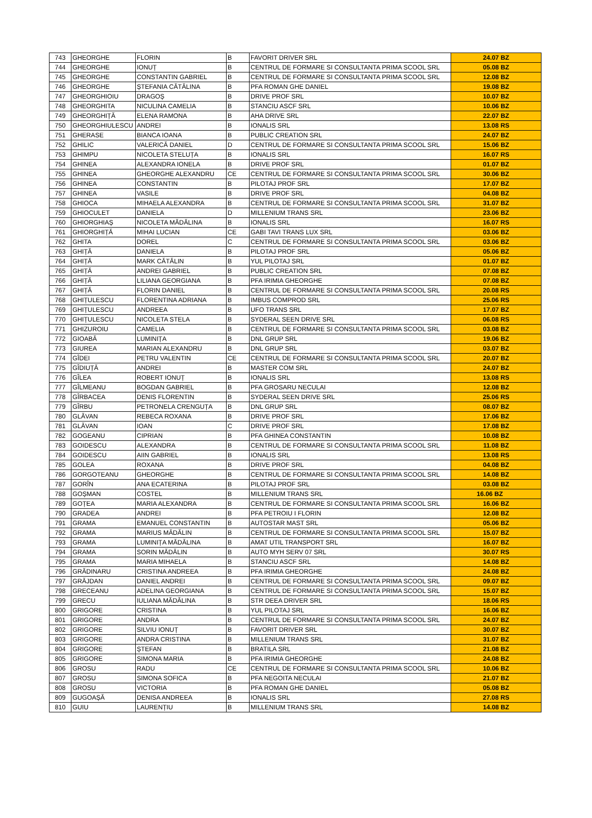| 743 | GHEORGHE | FLORIN | B | FAVORIT DRIVER SRL | 24.07 BZ |
| 744 | GHEORGHE | IONUȚ | B | CENTRUL DE FORMARE SI CONSULTANTA PRIMA SCOOL SRL | 05.08 BZ |
| 745 | GHEORGHE | CONSTANTIN GABRIEL | B | CENTRUL DE FORMARE SI CONSULTANTA PRIMA SCOOL SRL | 12.08 BZ |
| 746 | GHEORGHE | ȘTEFANIA CĂTĂLINA | B | PFA ROMAN GHE DANIEL | 19.08 BZ |
| 747 | GHEORGHIOIU | DRAGOȘ | B | DRIVE PROF SRL | 10.07 BZ |
| 748 | GHEORGHITA | NICULINA CAMELIA | B | STANCIU ASCF SRL | 10.06 BZ |
| 749 | GHEORGHIȚĂ | ELENA RAMONA | B | AHA DRIVE SRL | 22.07 BZ |
| 750 | GHEORGHIULESCU | ANDREI | B | IONALIS SRL | 13.08 RS |
| 751 | GHERASE | BIANCA IOANA | B | PUBLIC CREATION SRL | 24.07 BZ |
| 752 | GHILIC | VALERICĂ DANIEL | D | CENTRUL DE FORMARE SI CONSULTANTA PRIMA SCOOL SRL | 15.06 BZ |
| 753 | GHIMPU | NICOLETA STELUȚA | B | IONALIS SRL | 16.07 RS |
| 754 | GHINEA | ALEXANDRA IONELA | B | DRIVE PROF SRL | 01.07 BZ |
| 755 | GHINEA | GHEORGHE ALEXANDRU | CE | CENTRUL DE FORMARE SI CONSULTANTA PRIMA SCOOL SRL | 30.06 BZ |
| 756 | GHINEA | CONSTANTIN | B | PILOTAJ PROF SRL | 17.07 BZ |
| 757 | GHINEA | VASILE | B | DRIVE PROF SRL | 04.08 BZ |
| 758 | GHIOCA | MIHAELA ALEXANDRA | B | CENTRUL DE FORMARE SI CONSULTANTA PRIMA SCOOL SRL | 31.07 BZ |
| 759 | GHIOCULET | DANIELA | D | MILLENIUM TRANS SRL | 23.06 BZ |
| 760 | GHIORGHIAȘ | NICOLETA MĂDĂLINA | B | IONALIS SRL | 16.07 RS |
| 761 | GHIORGHIȚĂ | MIHAI LUCIAN | CE | GABI TAVI TRANS LUX SRL | 03.06 BZ |
| 762 | GHITA | DOREL | C | CENTRUL DE FORMARE SI CONSULTANTA PRIMA SCOOL SRL | 03.06 BZ |
| 763 | GHIȚĂ | DANIELA | B | PILOTAJ PROF SRL | 05.06 BZ |
| 764 | GHIȚĂ | MARK CĂTĂLIN | B | YUL PILOTAJ SRL | 01.07 BZ |
| 765 | GHIȚĂ | ANDREI GABRIEL | B | PUBLIC CREATION SRL | 07.08 BZ |
| 766 | GHIȚĂ | LILIANA GEORGIANA | B | PFA IRIMIA GHEORGHE | 07.08 BZ |
| 767 | GHIȚĂ | FLORIN DANIEL | B | CENTRUL DE FORMARE SI CONSULTANTA PRIMA SCOOL SRL | 20.08 RS |
| 768 | GHIȚULESCU | FLORENTINA ADRIANA | B | IMBUS COMPROD SRL | 25.06 RS |
| 769 | GHIȚULESCU | ANDREEA | B | UFO TRANS SRL | 17.07 BZ |
| 770 | GHIȚULESCU | NICOLETA STELA | B | SYDERAL SEEN DRIVE SRL | 06.08 RS |
| 771 | GHIZUROIU | CAMELIA | B | CENTRUL DE FORMARE SI CONSULTANTA PRIMA SCOOL SRL | 03.08 BZ |
| 772 | GIOABĂ | LUMINIȚA | B | DNL GRUP SRL | 19.06 BZ |
| 773 | GIUREA | MARIAN ALEXANDRU | B | DNL GRUP SRL | 03.07 BZ |
| 774 | GÎDEI | PETRU VALENTIN | CE | CENTRUL DE FORMARE SI CONSULTANTA PRIMA SCOOL SRL | 20.07 BZ |
| 775 | GÎDIUȚĂ | ANDREI | B | MASTER COM SRL | 24.07 BZ |
| 776 | GÎLEA | ROBERT IONUȚ | B | IONALIS SRL | 13.08 RS |
| 777 | GÎLMEANU | BOGDAN GABRIEL | B | PFA GROSARU NECULAI | 12.08 BZ |
| 778 | GÎRBACEA | DENIS FLORENTIN | B | SYDERAL SEEN DRIVE SRL | 25.06 RS |
| 779 | GÎRBU | PETRONELA CRENGUȚA | B | DNL GRUP SRL | 08.07 BZ |
| 780 | GLĂVAN | REBECA ROXANA | B | DRIVE PROF SRL | 17.06 BZ |
| 781 | GLĂVAN | IOAN | C | DRIVE PROF SRL | 17.08 BZ |
| 782 | GOGEANU | CIPRIAN | B | PFA GHINEA CONSTANTIN | 10.08 BZ |
| 783 | GOIDESCU | ALEXANDRA | B | CENTRUL DE FORMARE SI CONSULTANTA PRIMA SCOOL SRL | 11.08 BZ |
| 784 | GOIDESCU | AIIN GABRIEL | B | IONALIS SRL | 13.08 RS |
| 785 | GOLEA | ROXANA | B | DRIVE PROF SRL | 04.08 BZ |
| 786 | GORGOTEANU | GHEORGHE | B | CENTRUL DE FORMARE SI CONSULTANTA PRIMA SCOOL SRL | 14.08 BZ |
| 787 | GORÎN | ANA ECATERINA | B | PILOTAJ PROF SRL | 03.08 BZ |
| 788 | GOȘMAN | COSTEL | B | MILLENIUM TRANS SRL | 16.06 BZ |
| 789 | GOȚEA | MARIA ALEXANDRA | B | CENTRUL DE FORMARE SI CONSULTANTA PRIMA SCOOL SRL | 16.06 BZ |
| 790 | GRADEA | ANDREI | B | PFA PETROIU I FLORIN | 12.08 BZ |
| 791 | GRAMA | EMANUEL CONSTANTIN | B | AUTOSTAR MAST SRL | 05.06 BZ |
| 792 | GRAMA | MARIUS MĂDĂLIN | B | CENTRUL DE FORMARE SI CONSULTANTA PRIMA SCOOL SRL | 15.07 BZ |
| 793 | GRAMA | LUMINIȚA MĂDĂLINA | B | AMAT UTIL TRANSPORT SRL | 16.07 BZ |
| 794 | GRAMA | SORIN MĂDĂLIN | B | AUTO MYH SERV 07 SRL | 30.07 RS |
| 795 | GRAMA | MARIA MIHAELA | B | STANCIU ASCF SRL | 14.08 BZ |
| 796 | GRĂDINARU | CRISTINA ANDREEA | B | PFA IRIMIA GHEORGHE | 24.08 BZ |
| 797 | GRĂJDAN | DANIEL ANDREI | B | CENTRUL DE FORMARE SI CONSULTANTA PRIMA SCOOL SRL | 09.07 BZ |
| 798 | GRECEANU | ADELINA GEORGIANA | B | CENTRUL DE FORMARE SI CONSULTANTA PRIMA SCOOL SRL | 15.07 BZ |
| 799 | GRECU | IULIANA MĂDĂLINA | B | STR DEEA DRIVER SRL | 18.06 RS |
| 800 | GRIGORE | CRISTINA | B | YUL PILOTAJ SRL | 16.06 BZ |
| 801 | GRIGORE | ANDRA | B | CENTRUL DE FORMARE SI CONSULTANTA PRIMA SCOOL SRL | 24.07 BZ |
| 802 | GRIGORE | SILVIU IONUȚ | B | FAVORIT DRIVER SRL | 30.07 BZ |
| 803 | GRIGORE | ANDRA CRISTINA | B | MILLENIUM TRANS SRL | 31.07 BZ |
| 804 | GRIGORE | ȘTEFAN | B | BRATILA SRL | 21.08 BZ |
| 805 | GRIGORE | SIMONA MARIA | B | PFA IRIMIA GHEORGHE | 24.08 BZ |
| 806 | GROSU | RADU | CE | CENTRUL DE FORMARE SI CONSULTANTA PRIMA SCOOL SRL | 10.06 BZ |
| 807 | GROSU | SIMONA SOFICA | B | PFA NEGOITA NECULAI | 21.07 BZ |
| 808 | GROSU | VICTORIA | B | PFA ROMAN GHE DANIEL | 05.08 BZ |
| 809 | GUGOAȘĂ | DENISA ANDREEA | B | IONALIS SRL | 27.08 RS |
| 810 | GUIU | LAURENȚIU | B | MILLENIUM TRANS SRL | 14.08 BZ |